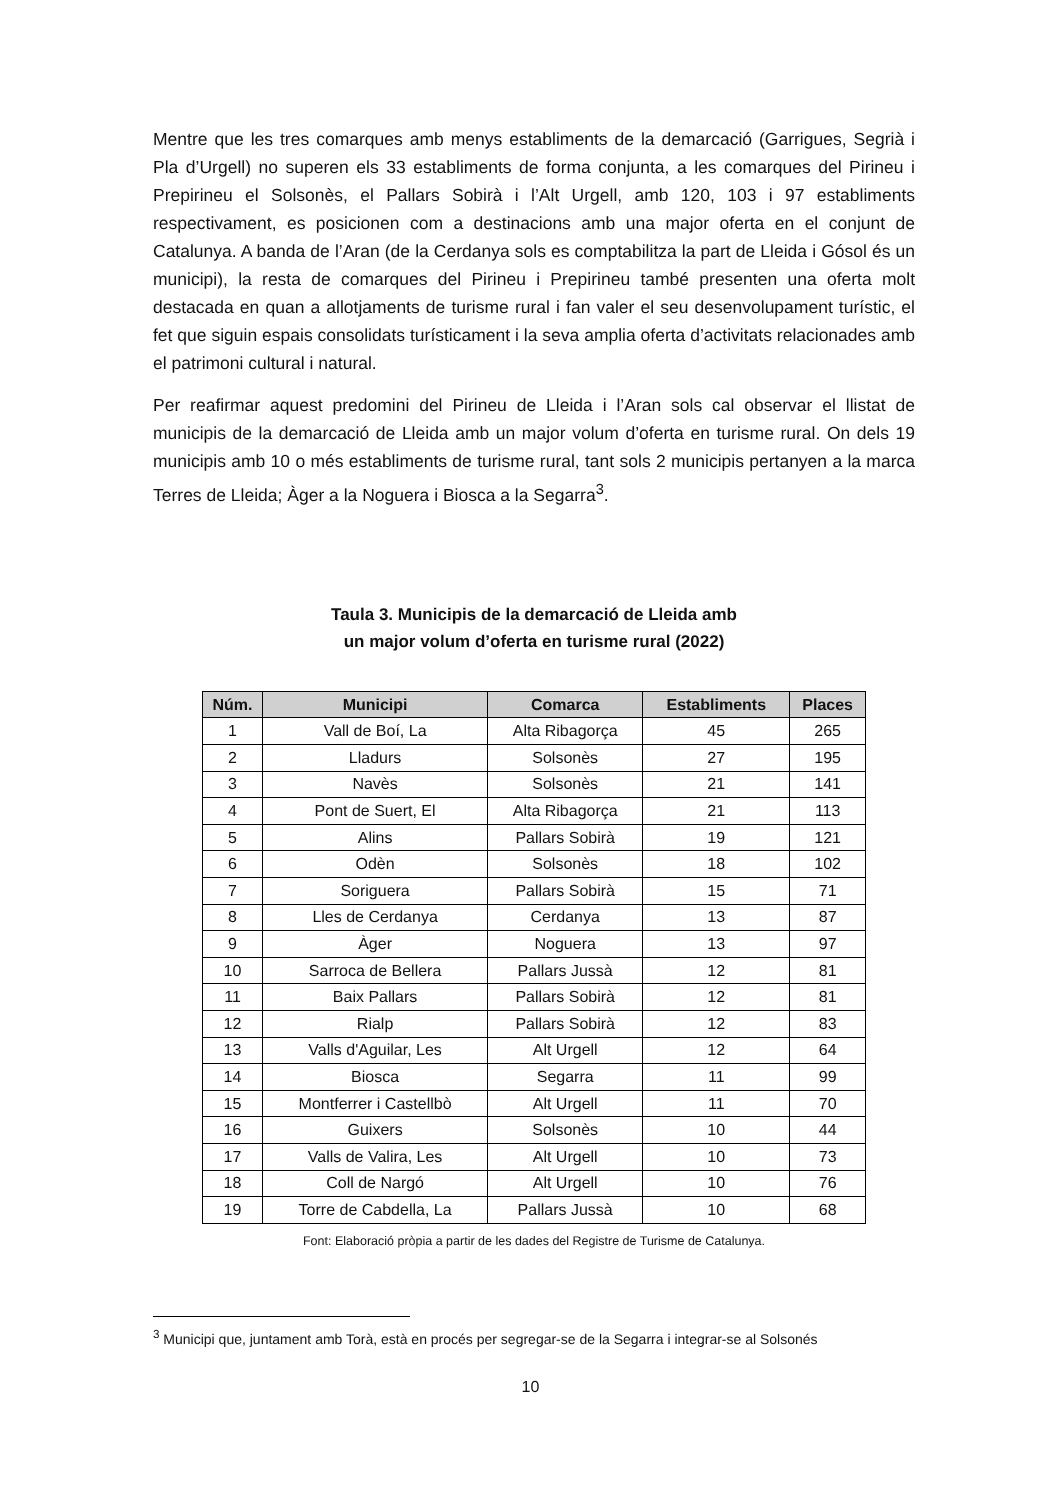Mentre que les tres comarques amb menys establiments de la demarcació (Garrigues, Segrià i Pla d’Urgell) no superen els 33 establiments de forma conjunta, a les comarques del Pirineu i Prepirineu el Solsonès, el Pallars Sobirà i l’Alt Urgell, amb 120, 103 i 97 establiments respectivament, es posicionen com a destinacions amb una major oferta en el conjunt de Catalunya. A banda de l’Aran (de la Cerdanya sols es comptabilitza la part de Lleida i Gósol és un municipi), la resta de comarques del Pirineu i Prepirineu també presenten una oferta molt destacada en quan a allotjaments de turisme rural i fan valer el seu desenvolupament turístic, el fet que siguin espais consolidats turísticament i la seva amplia oferta d’activitats relacionades amb el patrimoni cultural i natural.
Per reafirmar aquest predomini del Pirineu de Lleida i l’Aran sols cal observar el llistat de municipis de la demarcació de Lleida amb un major volum d’oferta en turisme rural. On dels 19 municipis amb 10 o més establiments de turisme rural, tant sols 2 municipis pertanyen a la marca Terres de Lleida; Àger a la Noguera i Biosca a la Segarra<sup>3</sup>.
Taula 3. Municipis de la demarcació de Lleida amb
un major volum d’oferta en turisme rural (2022)
| Núm. | Municipi | Comarca | Establiments | Places |
| --- | --- | --- | --- | --- |
| 1 | Vall de Boí, La | Alta Ribagorça | 45 | 265 |
| 2 | Lladurs | Solsonès | 27 | 195 |
| 3 | Navès | Solsonès | 21 | 141 |
| 4 | Pont de Suert, El | Alta Ribagorça | 21 | 113 |
| 5 | Alins | Pallars Sobirà | 19 | 121 |
| 6 | Odèn | Solsonès | 18 | 102 |
| 7 | Soriguera | Pallars Sobirà | 15 | 71 |
| 8 | Lles de Cerdanya | Cerdanya | 13 | 87 |
| 9 | Àger | Noguera | 13 | 97 |
| 10 | Sarroca de Bellera | Pallars Jussà | 12 | 81 |
| 11 | Baix Pallars | Pallars Sobirà | 12 | 81 |
| 12 | Rialp | Pallars Sobirà | 12 | 83 |
| 13 | Valls d'Aguilar, Les | Alt Urgell | 12 | 64 |
| 14 | Biosca | Segarra | 11 | 99 |
| 15 | Montferrer i Castellbò | Alt Urgell | 11 | 70 |
| 16 | Guixers | Solsonès | 10 | 44 |
| 17 | Valls de Valira, Les | Alt Urgell | 10 | 73 |
| 18 | Coll de Nargó | Alt Urgell | 10 | 76 |
| 19 | Torre de Cabdella, La | Pallars Jussà | 10 | 68 |
Font: Elaboració pròpia a partir de les dades del Registre de Turisme de Catalunya.
<sup>3</sup> Municipi que, juntament amb Torà, està en procés per segregar-se de la Segarra i integrar-se al Solsonés
10